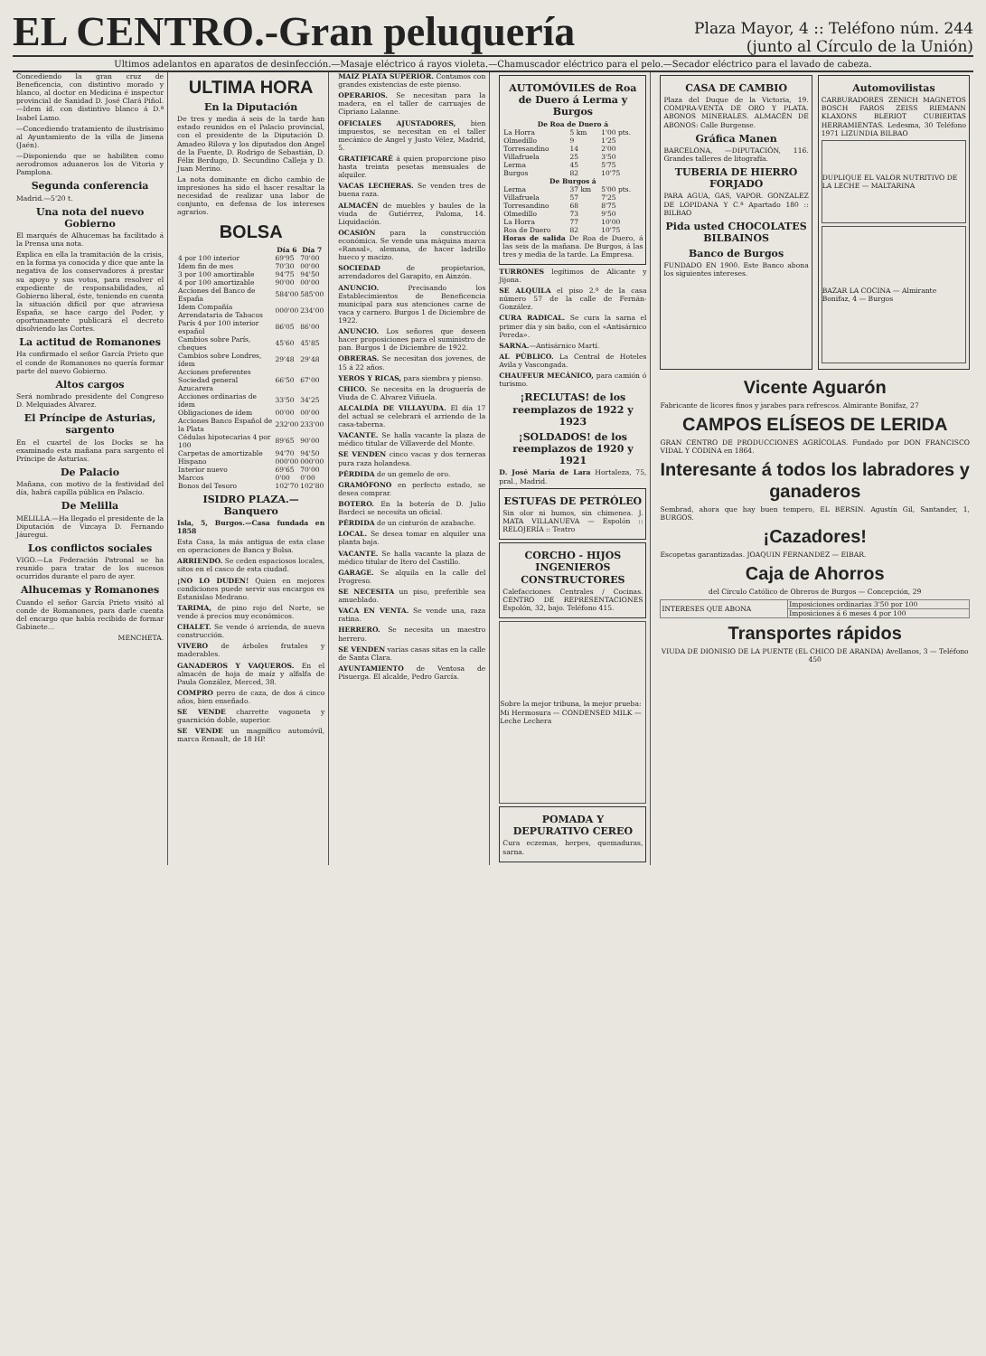EL CENTRO.-Gran peluquería
Plaza Mayor, 4 :: Teléfono núm. 244
(junto al Círculo de la Unión)
Ultimos adelantos en aparatos de desinfección.—Masaje eléctrico á rayos violeta.—Chamuscador eléctrico para el pelo.—Secador eléctrico para el lavado de cabeza.
Concediendo la gran cruz de Beneficencia, con distintivo morado y blanco, al doctor en Medicina é inspector provincial de Sanidad D. José Clará Piñol. —Idem íd. con distintivo blanco á D.ª Isabel Lamo.
—Concediendo tratamiento de ilustrísimo al Ayuntamiento de la villa de Jimena (Jaén).
—Disponiendo que se habiliten como aerodromos aduaneros los de Vitoria y Pamplona.
Segunda conferencia
Madrid.—5'20 t.
Una nota del nuevo Gobierno
El marqués de Alhucemas ha facilitado á la Prensa una nota.
Explica en ella la tramitación de la crisis, en la forma ya conocida y dice que ante la negativa de los conservadores á prestar su apoyo y sus votos, para resolver el expediente de responsabilidades, al Gobierno liberal, éste, teniendo en cuenta la situación difícil por que atraviesa España, se hace cargo del Poder, y oportunamente publicará el decreto disolviendo las Cortes.
La actitud de Romanones
Ha confirmado el señor García Prieto que el conde de Romanones no quería formar parte del nuevo Gobierno.
Altos cargos
Será nombrado presidente del Congreso D. Melquiades Alvarez.
El Príncipe de Asturias, sargento
En el cuartel de los Docks se ha examinado esta mañana para sargento el Príncipe de Asturias.
De Palacio
Mañana, con motivo de la festividad del día, habrá capilla pública en Palacio.
De Melilla
MELILLA.—Ha llegado el presidente de la Diputación de Vizcaya D. Fernando Jáuregui.
Los conflictos sociales
VIGO.—La Federación Patronal se ha reunido para tratar de los sucesos ocurridos durante el paro de ayer.
Alhucemas y Romanones
Cuando el señor García Prieto visitó al conde de Romanones, para darle cuenta del encargo que había recibido de formar Gabinete...
MENCHETA.
ULTIMA HORA
En la Diputación
De tres y media á seis de la tarde han estado reunidos en el Palacio provincial, con el presidente de la Diputación D. Amadeo Rilova y los diputados don Angel de la Fuente, D. Rodrigo de Sebastián, D. Félix Berdugo, D. Secundino Calleja y D. Juan Merino.
La nota dominante en dicho cambio de impresiones ha sido el hacer resaltar la necesidad de realizar una labor de conjunto, en defensa de los intereses agrarios.
BOLSA
| | Día 6 | Día 7 |
| --- | --- | --- |
| 4 por 100 interior | 69'95 | 70'00 |
| Idem fin de mes | 70'30 | 00'00 |
| 3 por 100 amortizable | 94'75 | 94'50 |
| 4 por 100 amortizable | 90'00 | 00'00 |
| Acciones del Banco de España | 584'00 | 585'00 |
| Idem Compañía Arrendataria de Tabacos | 000'00 | 234'00 |
| París 4 por 100 interior español | 86'05 | 86'00 |
| Cambios sobre París, cheques | 45'60 | 45'85 |
| Cambios sobre Londres, ídem | 29'48 | 29'48 |
| Acciones preferentes Sociedad general Azucarera | 66'50 | 67'00 |
| Acciones ordinarias de ídem | 33'50 | 34'25 |
| Obligaciones de ídem | 00'00 | 00'00 |
| Acciones Banco Español de la Plata | 232'00 | 233'00 |
| Cédulas hipotecarias 4 por 100 | 89'65 | 90'00 |
| Carpetas de amortizable | 94'70 | 94'50 |
| Hispano | 000'00 | 000'00 |
| Interior nuevo | 69'65 | 70'00 |
| Marcos | 0'00 | 0'00 |
| Bonos del Tesoro | 102'70 | 102'80 |
ISIDRO PLAZA.—Banquero
Isla, 5, Burgos.—Casa fundada en 1858
Esta Casa, la más antigua de esta clase en operaciones de Banca y Bolsa.
ARRIENDO. Se ceden espaciosos locales, sitos en el casco de esta ciudad.
¡NO LO DUDEN! Quien en mejores condiciones puede servir sus encargos es Estanislao Medrano.
TARIMA, de pino rojo del Norte, se vende á precios muy económicos.
CHALET. Se vende ó arrienda, de nueva construcción.
VIVERO de árboles frutales y maderables.
GANADEROS Y VAQUEROS. En el almacén de hoja de maíz y alfalfa de Paula González, Merced, 38.
COMPRO perro de caza, de dos á cinco años, bien enseñado.
SE VENDE charrette vagoneta y guarnición doble, superior.
SE VENDE un magnífico automóvil, marca Renault, de 18 HP.
MAIZ PLATA SUPERIOR. Contamos con grandes existencias de este pienso.
OPERARIOS. Se necesitan para la madera, en el taller de carruajes de Cipriano Lalanne.
OFICIALES AJUSTADORES, bien impuestos, se necesitan en el taller mecánico de Angel y Justo Vélez, Madrid, 5.
GRATIFICARÉ á quien proporcione piso hasta treinta pesetas mensuales de alquiler.
VACAS LECHERAS. Se venden tres de buena raza.
ALMACÉN de muebles y baules de la viuda de Gutiérrez, Paloma, 14. Liquidación.
OCASIÓN para la construcción económica. Se vende una máquina marca «Ransal», alemana, de hacer ladrillo hueco y macizo.
SOCIEDAD de propietarios, arrendadores del Garapito, en Ainzón.
ANUNCIO. Precisando los Establecimientos de Beneficencia municipal para sus atenciones carne de vaca y carnero. Burgos 1 de Diciembre de 1922.
ANUNCIO. Los señores que deseen hacer proposiciones para el suministro de pan. Burgos 1 de Diciembre de 1922.
OBRERAS. Se necesitan dos jovenes, de 15 á 22 años.
YEROS Y RICAS, para siembra y pienso.
CHICO. Se necesita en la droguería de Viuda de C. Alvarez Viñuela.
ALCALDÍA DE VILLAYUDA. El día 17 del actual se celebrará el arriendo de la casa-taberna.
VACANTE. Se halla vacante la plaza de médico titular de Villaverde del Monte.
SE VENDEN cinco vacas y dos terneras pura raza holandesa.
PÉRDIDA de un gemelo de oro.
GRAMÓFONO en perfecto estado, se desea comprar.
BOTERO. En la botería de D. Julio Bardeci se necesita un oficial.
PÉRDIDA de un cinturón de azabache.
LOCAL. Se desea tomar en alquiler una planta baja.
VACANTE. Se halla vacante la plaza de médico titular de Itero del Castillo.
GARAGE. Se alquila en la calle del Progreso.
SE NECESITA un piso, preferible sea amueblado.
VACA EN VENTA. Se vende una, raza ratina.
HERRERO. Se necesita un maestro herrero.
SE VENDEN varias casas sitas en la calle de Santa Clara.
AYUNTAMIENTO de Ventosa de Pisuerga. El alcalde, Pedro García.
AUTOMÓVILES de Roa de Duero á Lerma y Burgos
| De Roa de Duero á | | |
| --- | --- | --- |
| La Horra | 5 km | 1'00 pts. |
| Olmedillo | 9 | 1'25 |
| Torresandino | 14 | 2'00 |
| Villafruela | 25 | 3'50 |
| Lerma | 45 | 5'75 |
| Burgos | 82 | 10'75 |
| De Burgos á | | |
| Lerma | 37 km | 5'00 pts. |
| Villafruela | 57 | 7'25 |
| Torresandino | 68 | 8'75 |
| Olmedillo | 73 | 9'50 |
| La Horra | 77 | 10'00 |
| Roa de Duero | 82 | 10'75 |
Horas de salida De Roa de Duero, á las seis de la mañana. De Burgos, á las tres y media de la tarde. La Empresa.
TURRONES legítimos de Alicante y Jijona.
SE ALQUILA el piso 2.º de la casa número 57 de la calle de Fernán-González.
CURA RADICAL. Se cura la sarna el primer día y sin baño, con el «Antisárnico Pereda».
SARNA.—Antisárnico Martí.
AL PÚBLICO. La Central de Hoteles Avila y Vascongada.
CHAUFEUR MECÁNICO, para camión ó turismo.
¡RECLUTAS! de los reemplazos de 1922 y 1923
¡SOLDADOS! de los reemplazos de 1920 y 1921
D. José María de Lara Hortaleza, 75, pral., Madrid.
ESTUFAS DE PETRÓLEO
Sin olor ni humos, sin chimenea. J. MATA VILLANUEVA — Espolón :: RELOJERÍA :: Teatro
CORCHO - HIJOS INGENIEROS CONSTRUCTORES
Calefacciones Centrales / Cocinas. CENTRO DE REPRESENTACIONES Espolón, 32, bajo. Teléfono 415.
Sobre la mejor tribuna, la mejor prueba: Mi Hermosura — CONDENSED MILK — Leche Lechera
POMADA Y DEPURATIVO CEREO
Cura eczemas, herpes, quemaduras, sarna.
CASA DE CAMBIO
Plaza del Duque de la Victoria, 19. COMPRA-VENTA DE ORO Y PLATA. ABONOS MINERALES. ALMACÉN DE ABONOS: Calle Burgense.
Gráfica Manen
BARCELONA, —DIPUTACIÓN, 116. Grandes talleres de litografía.
TUBERIA DE HIERRO FORJADO
PARA AGUA, GAS, VAPOR. GONZALEZ DE LOPIDANA Y C.ª Apartado 180 :: BILBAO
Pida usted CHOCOLATES BILBAINOS
Banco de Burgos
FUNDADO EN 1900. Este Banco abona los siguientes intereses.
Automovilistas
CARBURADORES ZENICH MAGNETOS BOSCH FAROS ZEISS RIEMANN KLAXONS BLERIOT CUBIERTAS HERRAMIENTAS. Ledesma, 30 Teléfono 1971 LIZUNDIA BILBAO
DUPLIQUE EL VALOR NUTRITIVO DE LA LECHE — MALTARINA
BAZAR LA COCINA — Almirante Bonifaz, 4 — Burgos
Vicente Aguarón
Fabricante de licores finos y jarabes para refrescos. Almirante Bonifaz, 27
CAMPOS ELÍSEOS DE LERIDA
GRAN CENTRO DE PRODUCCIONES AGRÍCOLAS. Fundado por DON FRANCISCO VIDAL Y CODINA en 1864.
Interesante á todos los labradores y ganaderos
Sembrad, ahora que hay buen tempero, EL BERSIN. Agustín Gil, Santander, 1, BURGOS.
¡Cazadores!
Escopetas garantizadas. JOAQUIN FERNANDEZ — EIBAR.
Caja de Ahorros
del Círculo Católico de Obreros de Burgos — Concepción, 29
| INTERESES QUE ABONA | Imposiciones ordinarias 3'50 por 100 |
| | Imposiciones á 6 meses 4 por 100 |
Transportes rápidos
VIUDA DE DIONISIO DE LA PUENTE (EL CHICO DE ARANDA) Avellanos, 3 — Teléfono 450